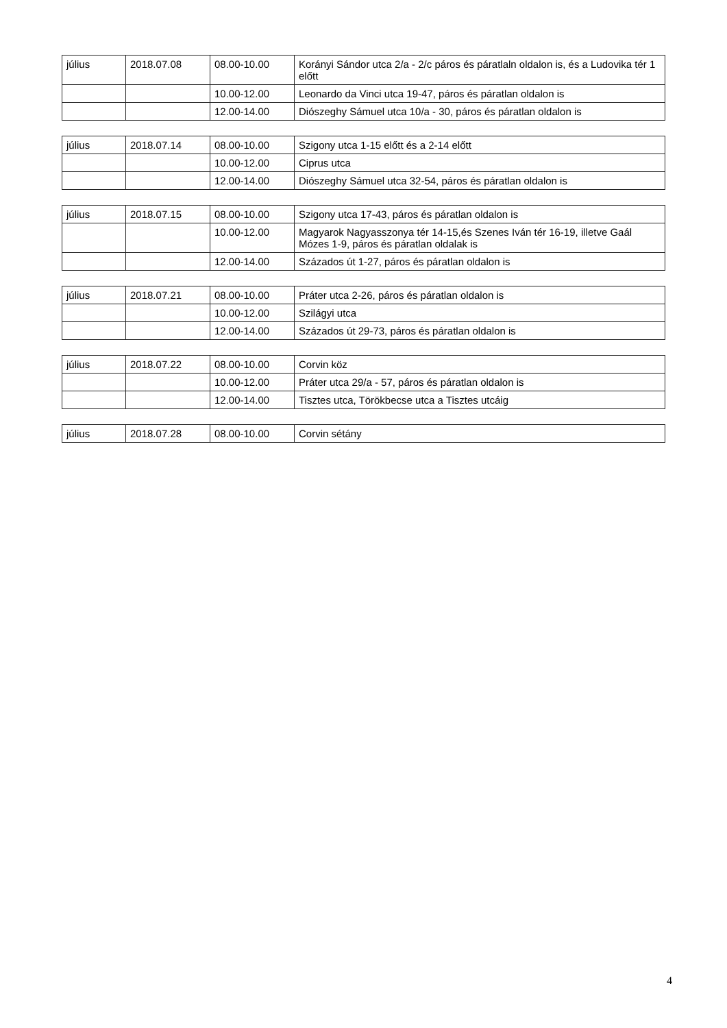| július | 2018.07.08 | 08.00-10.00 | Korányi Sándor utca 2/a - 2/c páros és páratlaln oldalon is, és a Ludovika tér 1 előtt |
| | | 10.00-12.00 | Leonardo da Vinci utca 19-47, páros és páratlan oldalon is |
| | | 12.00-14.00 | Diószeghy Sámuel utca 10/a - 30, páros és páratlan oldalon is |
| július | 2018.07.14 | 08.00-10.00 | Szigony utca 1-15 előtt és a 2-14 előtt |
| | | 10.00-12.00 | Ciprus utca |
| | | 12.00-14.00 | Diószeghy Sámuel utca 32-54, páros és páratlan oldalon is |
| július | 2018.07.15 | 08.00-10.00 | Szigony utca 17-43, páros és páratlan oldalon is |
| | | 10.00-12.00 | Magyarok Nagyasszonya tér 14-15,és Szenes Iván tér 16-19, illetve Gaál Mózes 1-9, páros és páratlan oldalak is |
| | | 12.00-14.00 | Százados út 1-27, páros és páratlan oldalon is |
| július | 2018.07.21 | 08.00-10.00 | Práter utca 2-26, páros és páratlan oldalon is |
| | | 10.00-12.00 | Szilágyi utca |
| | | 12.00-14.00 | Százados út 29-73, páros és páratlan oldalon is |
| július | 2018.07.22 | 08.00-10.00 | Corvin köz |
| | | 10.00-12.00 | Práter utca 29/a - 57, páros és páratlan oldalon is |
| | | 12.00-14.00 | Tisztes utca, Törökbecse utca a Tisztes utcáig |
| július | 2018.07.28 | 08.00-10.00 | Corvin sétány |
4